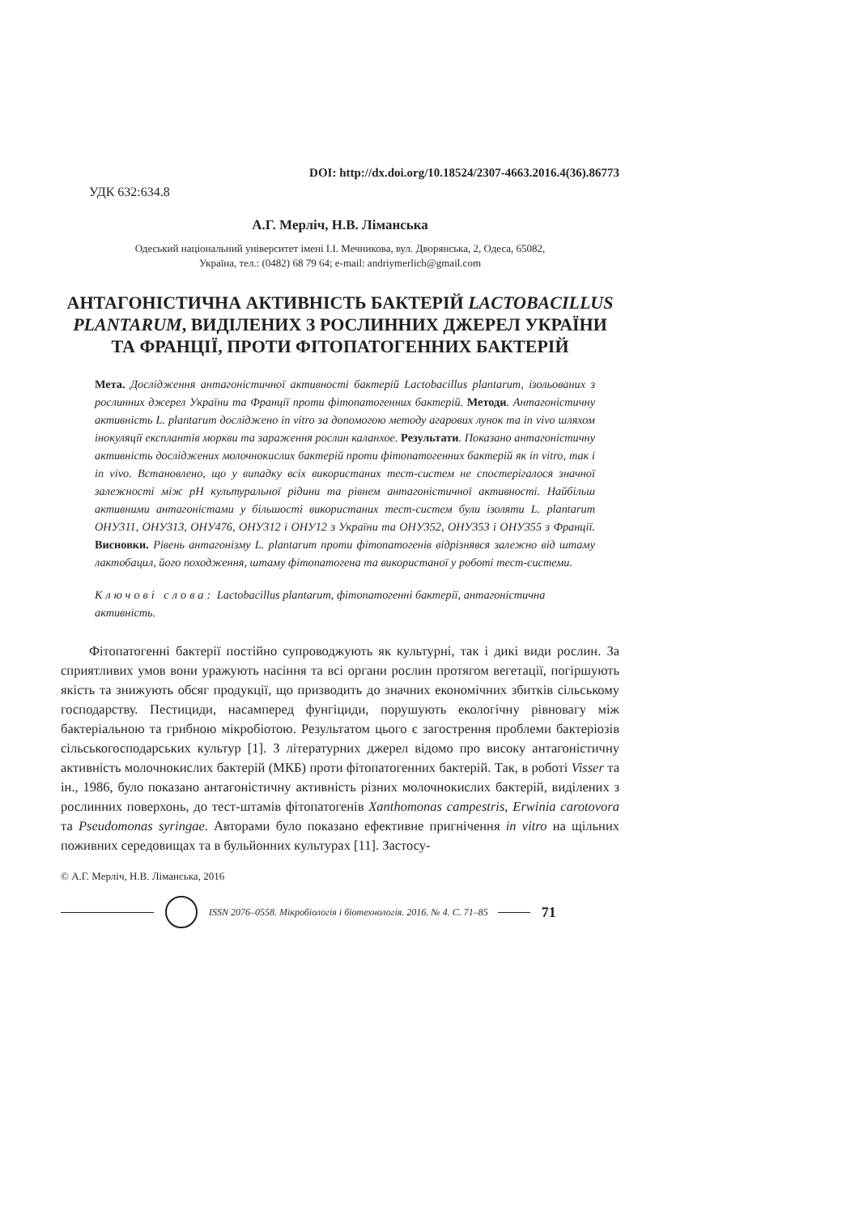DOI: http://dx.doi.org/10.18524/2307-4663.2016.4(36).86773
УДК 632:634.8
А.Г. Мерліч, Н.В. Ліманська
Одеський національний університет імені І.І. Мечникова, вул. Дворянська, 2, Одеса, 65082,
Україна, тел.: (0482) 68 79 64; e-mail: andriymerlich@gmail.com
АНТАГОНІСТИЧНА АКТИВНІСТЬ БАКТЕРІЙ LACTOBACILLUS PLANTARUM, ВИДІЛЕНИХ З РОСЛИННИХ ДЖЕРЕЛ УКРАЇНИ ТА ФРАНЦІЇ, ПРОТИ ФІТОПАТОГЕННИХ БАКТЕРІЙ
Мета. Дослідження антагоністичної активності бактерій Lactobacillus plantarum, ізольованих з рослинних джерел України та Франції проти фітопатогенних бактерій. Методи. Антагоністичну активність L. plantarum досліджено in vitro за допомогою методу агарових лунок та in vivo шляхом інокуляції експлантів моркви та зараження рослин каланхое. Результати. Показано антагоністичну активність досліджених молочнокислих бактерій проти фітопатогенних бактерій як in vitro, так і in vivo. Встановлено, що у випадку всіх використаних тест-систем не спостерігалося значної залежності між pH культуральної рідини та рівнем антагоністичної активності. Найбільш активними антагоністами у більшості використаних тест-систем були ізоляти L. plantarum ОНУ311, ОНУ313, ОНУ476, ОНУ312 і ОНУ12 з України та ОНУ352, ОНУ353 і ОНУ355 з Франції. Висновки. Рівень антагонізму L. plantarum проти фітопатогенів відрізнявся залежно від штаму лактобацил, його походження, штаму фітопатогена та використаної у роботі тест-системи.
Ключові слова: Lactobacillus plantarum, фітопатогенні бактерії, антагоністична активність.
Фітопатогенні бактерії постійно супроводжують як культурні, так і дикі види рослин. За сприятливих умов вони уражують насіння та всі органи рослин протягом вегетації, погіршують якість та знижують обсяг продукції, що призводить до значних економічних збитків сільському господарству. Пестициди, насамперед фунгіциди, порушують екологічну рівновагу між бактеріальною та грибною мікробіотою. Результатом цього є загострення проблеми бактеріозів сільськогосподарських культур [1]. З літературних джерел відомо про високу антагоністичну активність молочнокислих бактерій (МКБ) проти фітопатогенних бактерій. Так, в роботі Visser та ін., 1986, було показано антагоністичну активність різних молочнокислих бактерій, виділених з рослинних поверхонь, до тест-штамів фітопатогенів Xanthomonas campestris, Erwinia carotovora та Pseudomonas syringae. Авторами було показано ефективне пригнічення in vitro на щільних поживних середовищах та в бульйонних культурах [11]. Застосу-
© А.Г. Мерліч, Н.В. Ліманська, 2016
ISSN 2076–0558. Мікробіологія і біотехнологія. 2016. № 4. С. 71–85
71